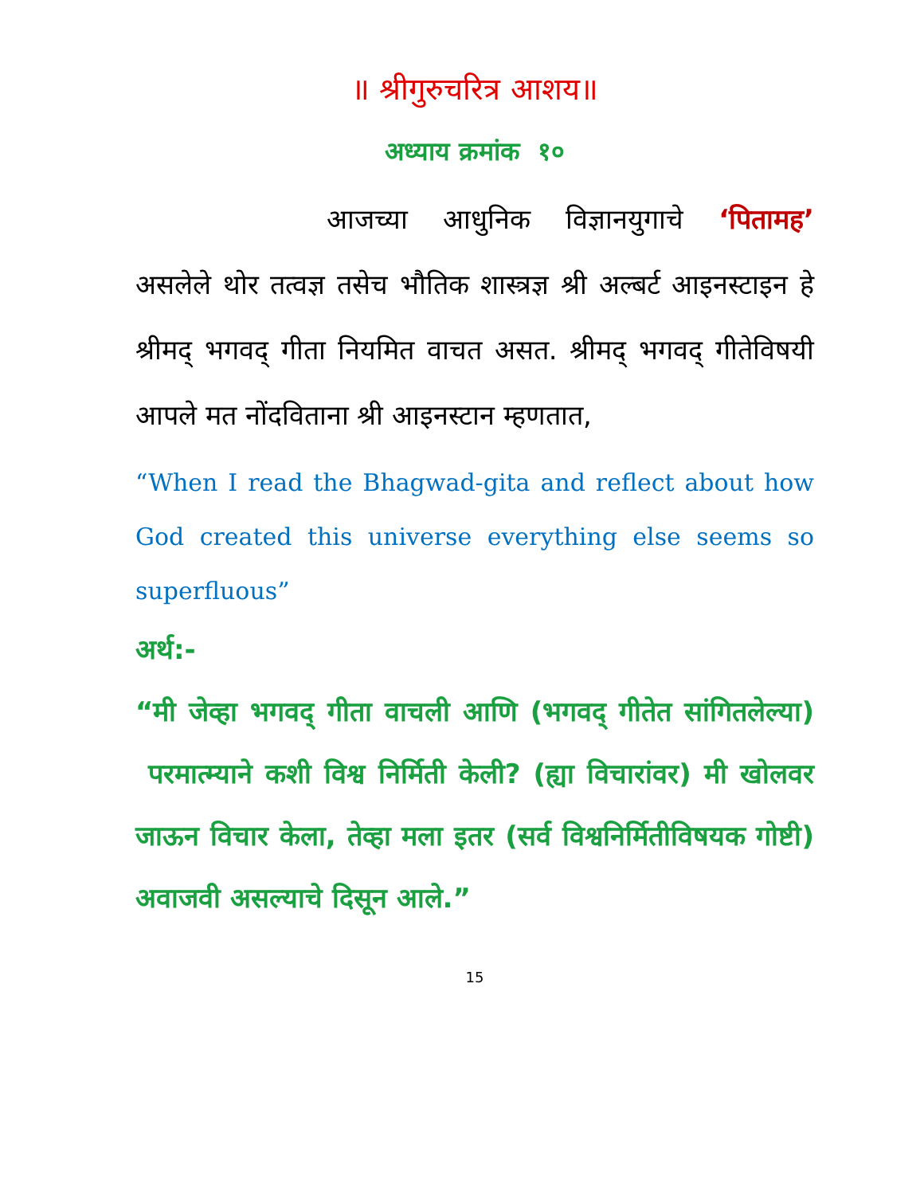॥ श्रीगुरुचरित्र आशय॥
अध्याय क्रमांक १०
आजच्या आधुनिक विज्ञानयुगाचे ‘पितामह’ असलेले थोर तत्वज्ञ तसेच भौतिक शास्त्रज्ञ श्री अल्बर्ट आइनस्टाइन हे श्रीमद् भगवद् गीता नियमित वाचत असत. श्रीमद् भगवद् गीतेविषयी आपले मत नोंदविताना श्री आइनस्टान म्हणतात,
“When I read the Bhagwad-gita and reflect about how God created this universe everything else seems so superfluous”
अर्थ:-
“मी जेव्हा भगवद् गीता वाचली आणि (भगवद् गीतेत सांगितलेल्या) परमात्म्याने कशी विश्व निर्मिती केली? (ह्या विचारांवर) मी खोलवर जाऊन विचार केला, तेव्हा मला इतर (सर्व विश्वनिर्मितीविषयक गोष्टी) अवाजवी असल्याचे दिसून आले.”
15